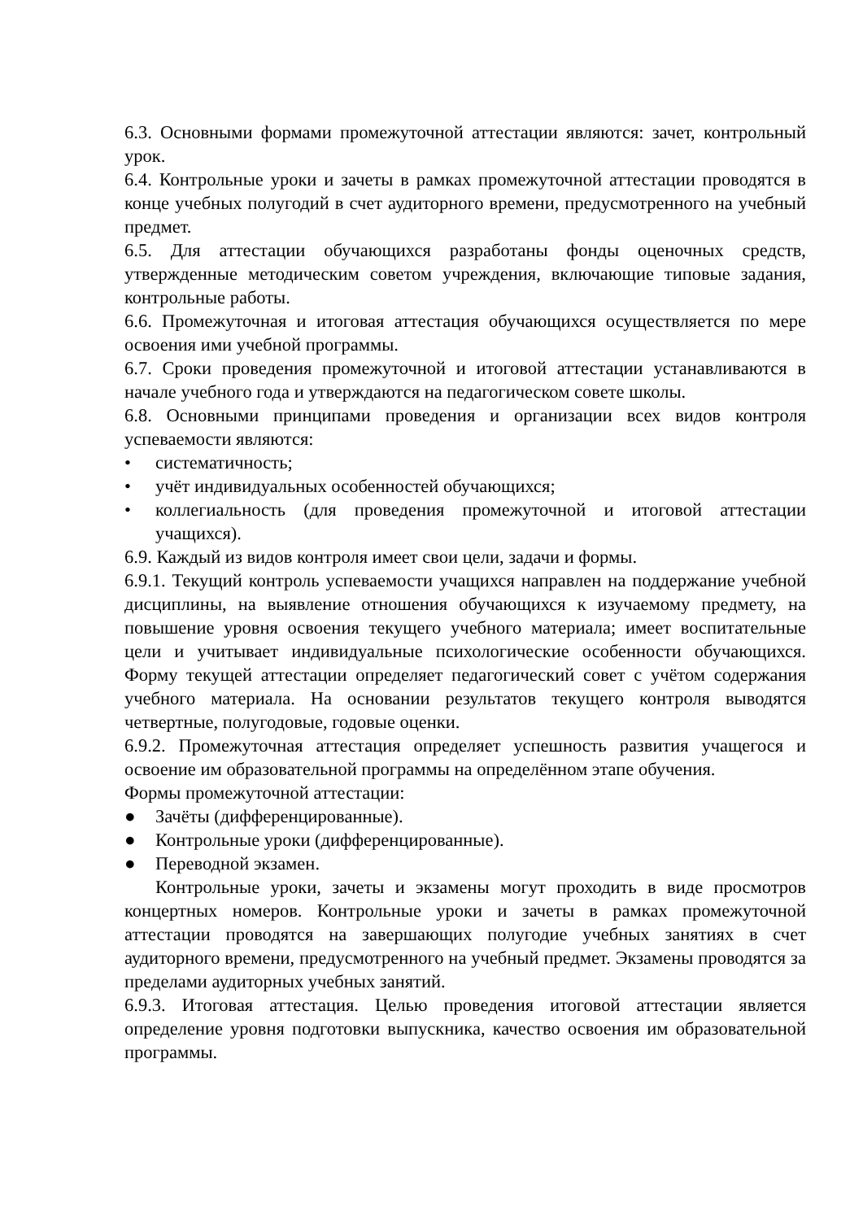6.3. Основными формами промежуточной аттестации являются: зачет, контрольный урок.
6.4. Контрольные уроки и зачеты в рамках промежуточной аттестации проводятся в конце учебных полугодий в счет аудиторного времени, предусмотренного на учебный предмет.
6.5. Для аттестации обучающихся разработаны фонды оценочных средств, утвержденные методическим советом учреждения, включающие типовые задания, контрольные работы.
6.6. Промежуточная и итоговая аттестация обучающихся осуществляется по мере освоения ими учебной программы.
6.7. Сроки проведения промежуточной и итоговой аттестации устанавливаются в начале учебного года и утверждаются на педагогическом совете школы.
6.8. Основными принципами проведения и организации всех видов контроля успеваемости являются:
• систематичность;
• учёт индивидуальных особенностей обучающихся;
• коллегиальность (для проведения промежуточной и итоговой аттестации учащихся).
6.9. Каждый из видов контроля имеет свои цели, задачи и формы.
6.9.1. Текущий контроль успеваемости учащихся направлен на поддержание учебной дисциплины, на выявление отношения обучающихся к изучаемому предмету, на повышение уровня освоения текущего учебного материала; имеет воспитательные цели и учитывает индивидуальные психологические особенности обучающихся. Форму текущей аттестации определяет педагогический совет с учётом содержания учебного материала. На основании результатов текущего контроля выводятся четвертные, полугодовые, годовые оценки.
6.9.2. Промежуточная аттестация определяет успешность развития учащегося и освоение им образовательной программы на определённом этапе обучения.
Формы промежуточной аттестации:
● Зачёты (дифференцированные).
● Контрольные уроки (дифференцированные).
● Переводной экзамен.
Контрольные уроки, зачеты и экзамены могут проходить в виде просмотров концертных номеров. Контрольные уроки и зачеты в рамках промежуточной аттестации проводятся на завершающих полугодие учебных занятиях в счет аудиторного времени, предусмотренного на учебный предмет. Экзамены проводятся за пределами аудиторных учебных занятий.
6.9.3. Итоговая аттестация. Целью проведения итоговой аттестации является определение уровня подготовки выпускника, качество освоения им образовательной программы.